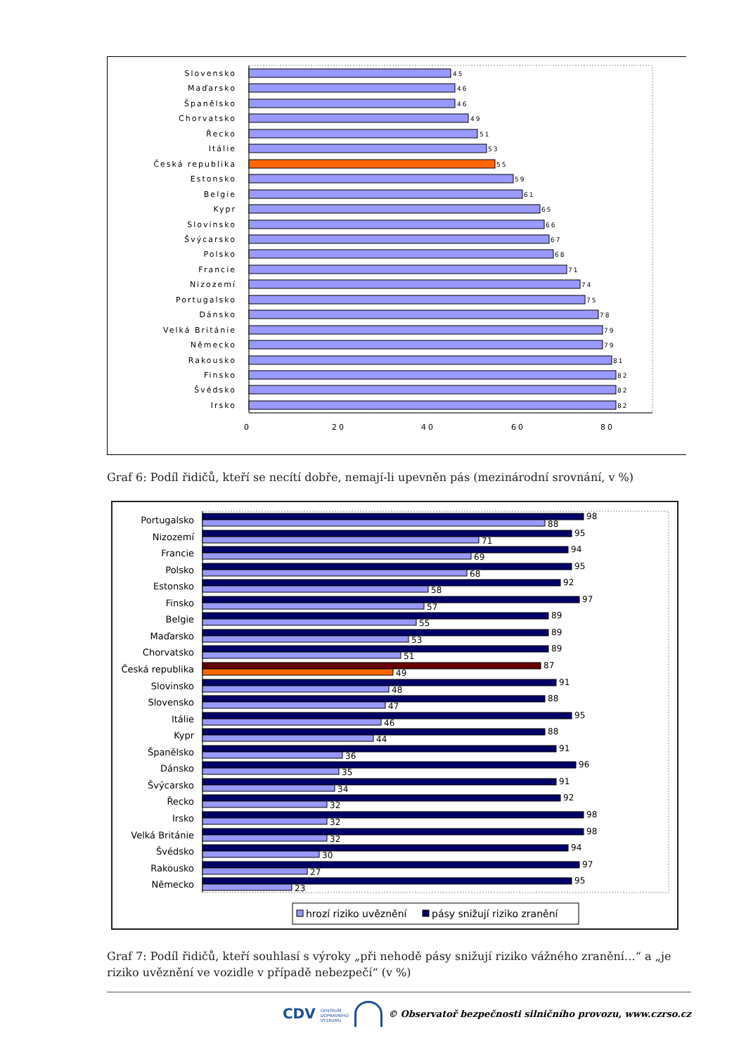Slovensko
Maďarsko
Španělsko
Chorvatsko
Řecko
Itálie
Česká republika
Estonsko
Belgie
Kypr
Slovinsko
Švýcarsko
Polsko
Francie
Nizozemí
Portugalsko
Dánsko
Velká Británie
Německo
Rakousko
Finsko
Švédsko
Irsko
45
46
46
49
51
53
55
59
61
65
66
67
68
71
74
75
78
79
79
81
82
82
82
0
20
40
60
80
Graf 6: Podíl řidičů, kteří se necítí dobře, nemají-li upevněn pás (mezinárodní srovnání, v %)
Portugalsko
Nizozemí
Francie
Polsko
Estonsko
Finsko
Belgie
Maďarsko
Chorvatsko
Česká republika
Slovinsko
Slovensko
Itálie
Kypr
Španělsko
Dánsko
Švýcarsko
Řecko
Irsko
Velká Británie
Švédsko
Rakousko
Německo
98
88
95
71
94
69
95
68
92
58
97
57
89
55
89
53
89
51
87
49
91
48
88
47
95
46
88
44
91
36
96
35
91
34
92
32
98
32
98
32
94
30
97
27
95
23
hrozí riziko uvěznění
pásy snižují riziko zranění
Graf 7: Podíl řidičů, kteří souhlasí s výroky „při nehodě pásy snižují riziko vážného zranění…“ a „je riziko uvěznění ve vozidle v případě nebezpečí“ (v %)
CDV CENTRUM
DOPRAVNÍHO
VÝZKUMU © Observatoř bezpečnosti silničního provozu, www.czrso.cz